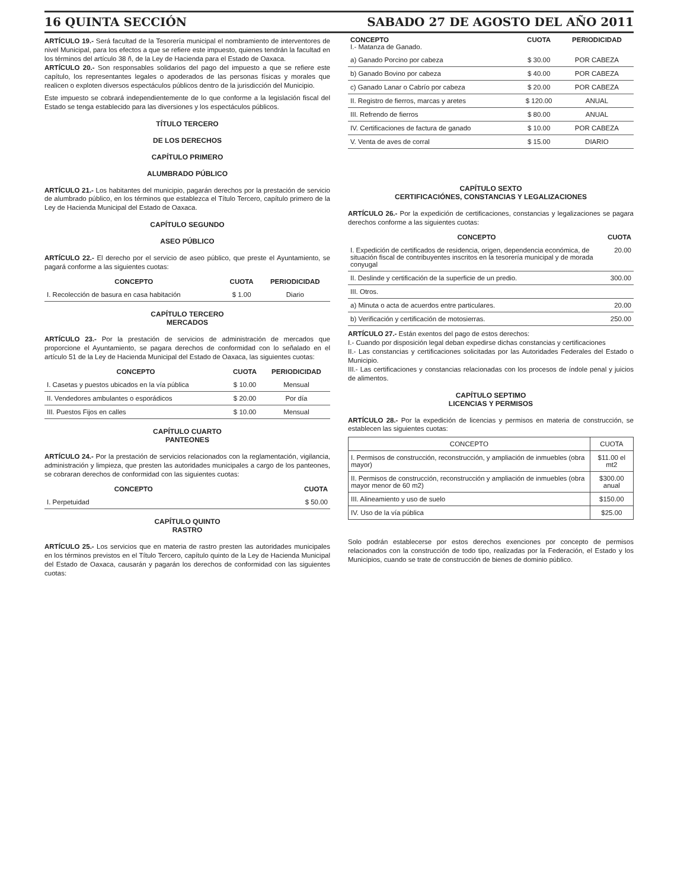16 QUINTA SECCIÓN SABADO 27 DE AGOSTO DEL AÑO 2011
ARTÍCULO 19.- Será facultad de la Tesorería municipal el nombramiento de interventores de nivel Municipal, para los efectos a que se refiere este impuesto, quienes tendrán la facultad en los términos del artículo 38 ñ, de la Ley de Hacienda para el Estado de Oaxaca.
ARTÍCULO 20.- Son responsables solidarios del pago del impuesto a que se refiere este capítulo, los representantes legales o apoderados de las personas físicas y morales que realicen o exploten diversos espectáculos públicos dentro de la jurisdicción del Municipio.
Este impuesto se cobrará independientemente de lo que conforme a la legislación fiscal del Estado se tenga establecido para las diversiones y los espectáculos públicos.
TÍTULO TERCERO
DE LOS DERECHOS
CAPÍTULO PRIMERO
ALUMBRADO PÚBLICO
ARTÍCULO 21.- Los habitantes del municipio, pagarán derechos por la prestación de servicio de alumbrado público, en los términos que establezca el Título Tercero, capítulo primero de la Ley de Hacienda Municipal del Estado de Oaxaca.
CAPÍTULO SEGUNDO
ASEO PÚBLICO
ARTÍCULO 22.- El derecho por el servicio de aseo público, que preste el Ayuntamiento, se pagará conforme a las siguientes cuotas:
| CONCEPTO | CUOTA | PERIODICIDAD |
| --- | --- | --- |
| I. Recolección de basura en casa habitación | $ 1.00 | Diario |
CAPÍTULO TERCERO
MERCADOS
ARTÍCULO 23.- Por la prestación de servicios de administración de mercados que proporcione el Ayuntamiento, se pagara derechos de conformidad con lo señalado en el artículo 51 de la Ley de Hacienda Municipal del Estado de Oaxaca, las siguientes cuotas:
| CONCEPTO | CUOTA | PERIODICIDAD |
| --- | --- | --- |
| I. Casetas y puestos ubicados en la vía pública | $ 10.00 | Mensual |
| II. Vendedores ambulantes o esporádicos | $ 20.00 | Por día |
| III. Puestos Fijos en calles | $ 10.00 | Mensual |
CAPÍTULO CUARTO
PANTEONES
ARTÍCULO 24.- Por la prestación de servicios relacionados con la reglamentación, vigilancia, administración y limpieza, que presten las autoridades municipales a cargo de los panteones, se cobraran derechos de conformidad con las siguientes cuotas:
| CONCEPTO | CUOTA |
| --- | --- |
| I. Perpetuidad | $ 50.00 |
CAPÍTULO QUINTO
RASTRO
ARTÍCULO 25.- Los servicios que en materia de rastro presten las autoridades municipales en los términos previstos en el Título Tercero, capítulo quinto de la Ley de Hacienda Municipal del Estado de Oaxaca, causarán y pagarán los derechos de conformidad con las siguientes cuotas:
| CONCEPTO I.- Matanza de Ganado. | CUOTA | PERIODICIDAD |
| --- | --- | --- |
| a) Ganado Porcino por cabeza | $ 30.00 | POR CABEZA |
| b) Ganado Bovino por cabeza | $ 40.00 | POR CABEZA |
| c) Ganado Lanar o Cabrío por cabeza | $ 20.00 | POR CABEZA |
| II. Registro de fierros, marcas y aretes | $ 120.00 | ANUAL |
| III. Refrendo de fierros | $ 80.00 | ANUAL |
| IV. Certificaciones de factura de ganado | $ 10.00 | POR CABEZA |
| V. Venta de aves de corral | $ 15.00 | DIARIO |
CAPÍTULO SEXTO
CERTIFICACIÓNES, CONSTANCIAS Y LEGALIZACIONES
ARTÍCULO 26.- Por la expedición de certificaciones, constancias y legalizaciones se pagara derechos conforme a las siguientes cuotas:
| CONCEPTO | CUOTA |
| --- | --- |
| I. Expedición de certificados de residencia, origen, dependencia económica, de situación fiscal de contribuyentes inscritos en la tesorería municipal y de morada conyugal | 20.00 |
| II. Deslinde y certificación de la superficie de un predio. | 300.00 |
| III. Otros. | |
| a) Minuta o acta de acuerdos entre particulares. | 20.00 |
| b) Verificación y certificación de motosierras. | 250.00 |
ARTÍCULO 27.- Están exentos del pago de estos derechos:
I.- Cuando por disposición legal deban expedirse dichas constancias y certificaciones
II.- Las constancias y certificaciones solicitadas por las Autoridades Federales del Estado o Municipio.
III.- Las certificaciones y constancias relacionadas con los procesos de índole penal y juicios de alimentos.
CAPÍTULO SEPTIMO
LICENCIAS Y PERMISOS
ARTÍCULO 28.- Por la expedición de licencias y permisos en materia de construcción, se establecen las siguientes cuotas:
| CONCEPTO | CUOTA |
| --- | --- |
| I. Permisos de construcción, reconstrucción, y ampliación de inmuebles (obra mayor) | $11.00 el mt2 |
| II. Permisos de construcción, reconstrucción y ampliación de inmuebles (obra mayor menor de 60 m2) | $300.00 anual |
| III. Alineamiento y uso de suelo | $150.00 |
| IV. Uso de la vía pública | $25.00 |
Solo podrán establecerse por estos derechos exenciones por concepto de permisos relacionados con la construcción de todo tipo, realizadas por la Federación, el Estado y los Municipios, cuando se trate de construcción de bienes de dominio público.